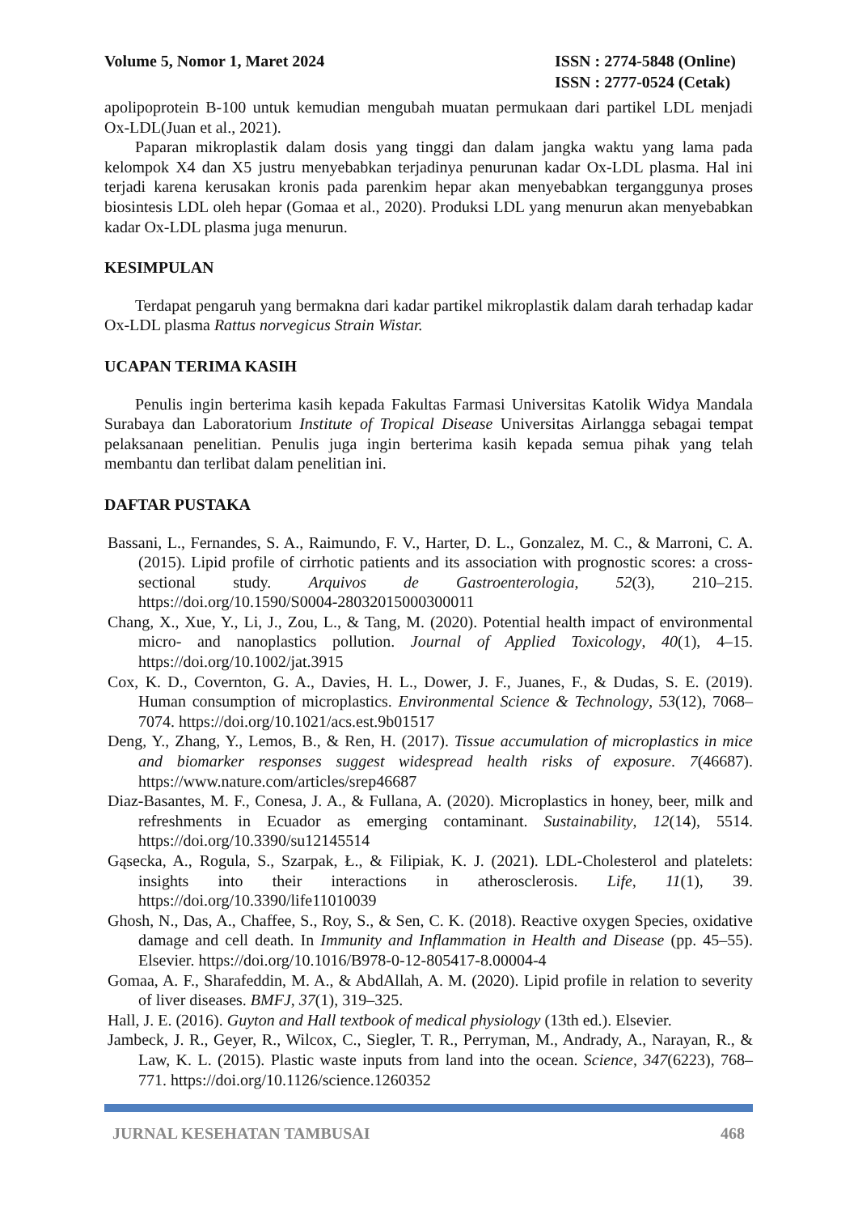Volume 5, Nomor 1, Maret 2024 ISSN : 2774-5848 (Online)
ISSN : 2777-0524 (Cetak)
apolipoprotein B-100 untuk kemudian mengubah muatan permukaan dari partikel LDL menjadi Ox-LDL(Juan et al., 2021).
Paparan mikroplastik dalam dosis yang tinggi dan dalam jangka waktu yang lama pada kelompok X4 dan X5 justru menyebabkan terjadinya penurunan kadar Ox-LDL plasma. Hal ini terjadi karena kerusakan kronis pada parenkim hepar akan menyebabkan terganggunya proses biosintesis LDL oleh hepar (Gomaa et al., 2020). Produksi LDL yang menurun akan menyebabkan kadar Ox-LDL plasma juga menurun.
KESIMPULAN
Terdapat pengaruh yang bermakna dari kadar partikel mikroplastik dalam darah terhadap kadar Ox-LDL plasma Rattus norvegicus Strain Wistar.
UCAPAN TERIMA KASIH
Penulis ingin berterima kasih kepada Fakultas Farmasi Universitas Katolik Widya Mandala Surabaya dan Laboratorium Institute of Tropical Disease Universitas Airlangga sebagai tempat pelaksanaan penelitian. Penulis juga ingin berterima kasih kepada semua pihak yang telah membantu dan terlibat dalam penelitian ini.
DAFTAR PUSTAKA
Bassani, L., Fernandes, S. A., Raimundo, F. V., Harter, D. L., Gonzalez, M. C., & Marroni, C. A. (2015). Lipid profile of cirrhotic patients and its association with prognostic scores: a cross-sectional study. Arquivos de Gastroenterologia, 52(3), 210–215. https://doi.org/10.1590/S0004-28032015000300011
Chang, X., Xue, Y., Li, J., Zou, L., & Tang, M. (2020). Potential health impact of environmental micro- and nanoplastics pollution. Journal of Applied Toxicology, 40(1), 4–15. https://doi.org/10.1002/jat.3915
Cox, K. D., Covernton, G. A., Davies, H. L., Dower, J. F., Juanes, F., & Dudas, S. E. (2019). Human consumption of microplastics. Environmental Science & Technology, 53(12), 7068–7074. https://doi.org/10.1021/acs.est.9b01517
Deng, Y., Zhang, Y., Lemos, B., & Ren, H. (2017). Tissue accumulation of microplastics in mice and biomarker responses suggest widespread health risks of exposure. 7(46687). https://www.nature.com/articles/srep46687
Diaz-Basantes, M. F., Conesa, J. A., & Fullana, A. (2020). Microplastics in honey, beer, milk and refreshments in Ecuador as emerging contaminant. Sustainability, 12(14), 5514. https://doi.org/10.3390/su12145514
Gąsecka, A., Rogula, S., Szarpak, Ł., & Filipiak, K. J. (2021). LDL-Cholesterol and platelets: insights into their interactions in atherosclerosis. Life, 11(1), 39. https://doi.org/10.3390/life11010039
Ghosh, N., Das, A., Chaffee, S., Roy, S., & Sen, C. K. (2018). Reactive oxygen Species, oxidative damage and cell death. In Immunity and Inflammation in Health and Disease (pp. 45–55). Elsevier. https://doi.org/10.1016/B978-0-12-805417-8.00004-4
Gomaa, A. F., Sharafeddin, M. A., & AbdAllah, A. M. (2020). Lipid profile in relation to severity of liver diseases. BMFJ, 37(1), 319–325.
Hall, J. E. (2016). Guyton and Hall textbook of medical physiology (13th ed.). Elsevier.
Jambeck, J. R., Geyer, R., Wilcox, C., Siegler, T. R., Perryman, M., Andrady, A., Narayan, R., & Law, K. L. (2015). Plastic waste inputs from land into the ocean. Science, 347(6223), 768–771. https://doi.org/10.1126/science.1260352
JURNAL KESEHATAN TAMBUSAI 468